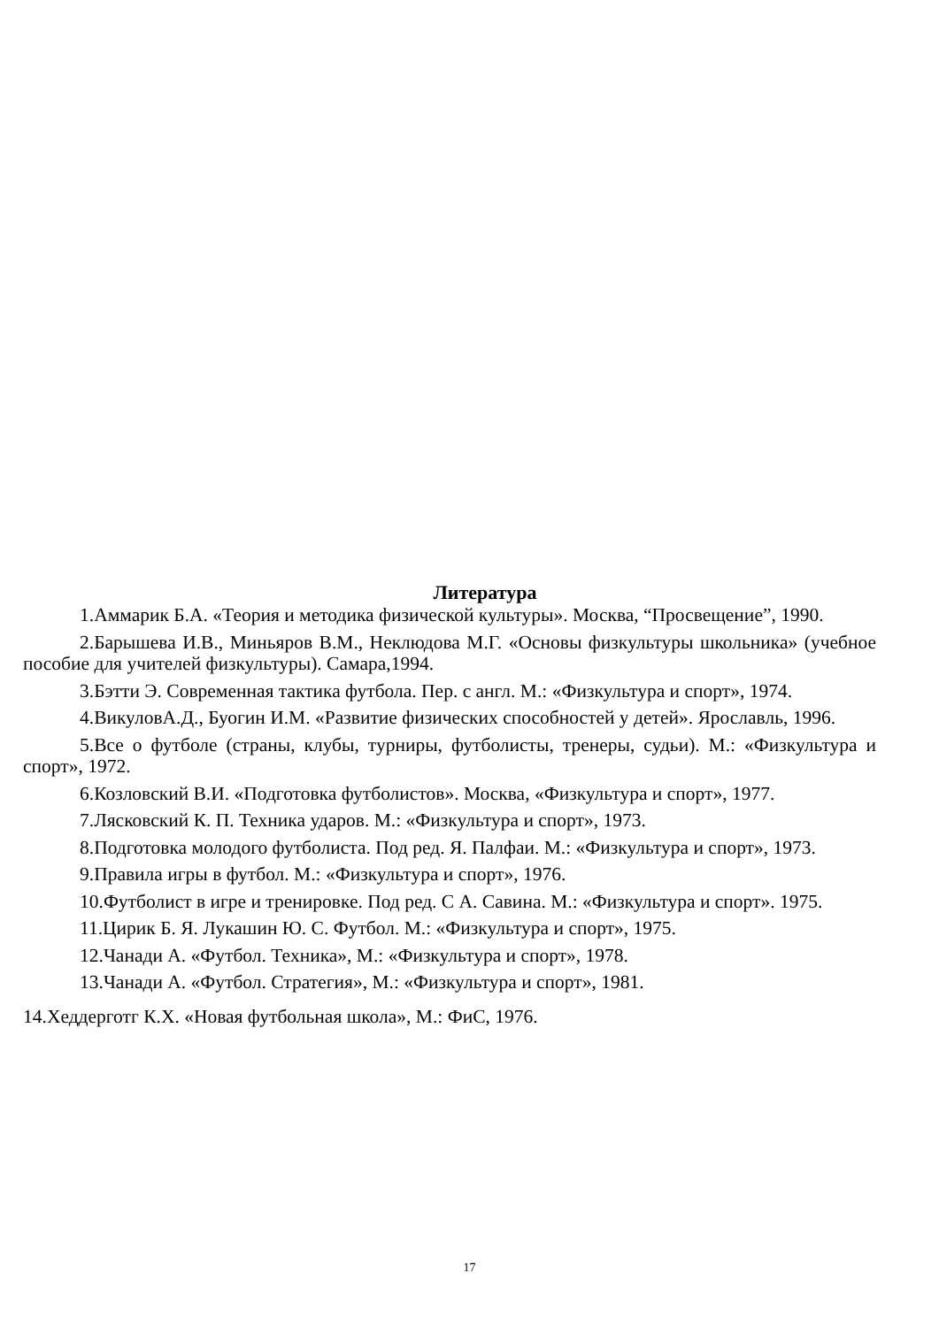Литература
1.Аммарик Б.А. «Теория и методика физической культуры». Москва, “Просвещение”, 1990.
2.Барышева И.В., Миньяров В.М., Неклюдова М.Г. «Основы физкультуры школьника» (учебное пособие для учителей физкультуры). Самара,1994.
3.Бэтти Э. Современная тактика футбола. Пер. с англ. М.: «Физкультура и спорт», 1974.
4.ВикуловА.Д., Буогин И.М. «Развитие физических способностей у детей». Ярославль, 1996.
5.Все о футболе (страны, клубы, турниры, футболисты, тренеры, судьи). М.: «Физкультура и спорт», 1972.
6.Козловский В.И. «Подготовка футболистов». Москва, «Физкультура и спорт», 1977.
7.Лясковский К. П. Техника ударов. М.: «Физкультура и спорт», 1973.
8.Подготовка молодого футболиста. Под ред. Я. Палфаи. М.: «Физкультура и спорт», 1973.
9.Правила игры в футбол. М.: «Физкультура и спорт», 1976.
10.Футболист в игре и тренировке. Под ред. С А. Савина. М.: «Физкультура и спорт». 1975.
11.Цирик Б. Я. Лукашин Ю. С. Футбол. М.: «Физкультура и спорт», 1975.
12.Чанади А. «Футбол. Техника», М.: «Физкультура и спорт», 1978.
13.Чанади А. «Футбол. Стратегия», М.: «Физкультура и спорт», 1981.
14.Хеддерготг К.Х. «Новая футбольная школа», М.: ФиС, 1976.
17